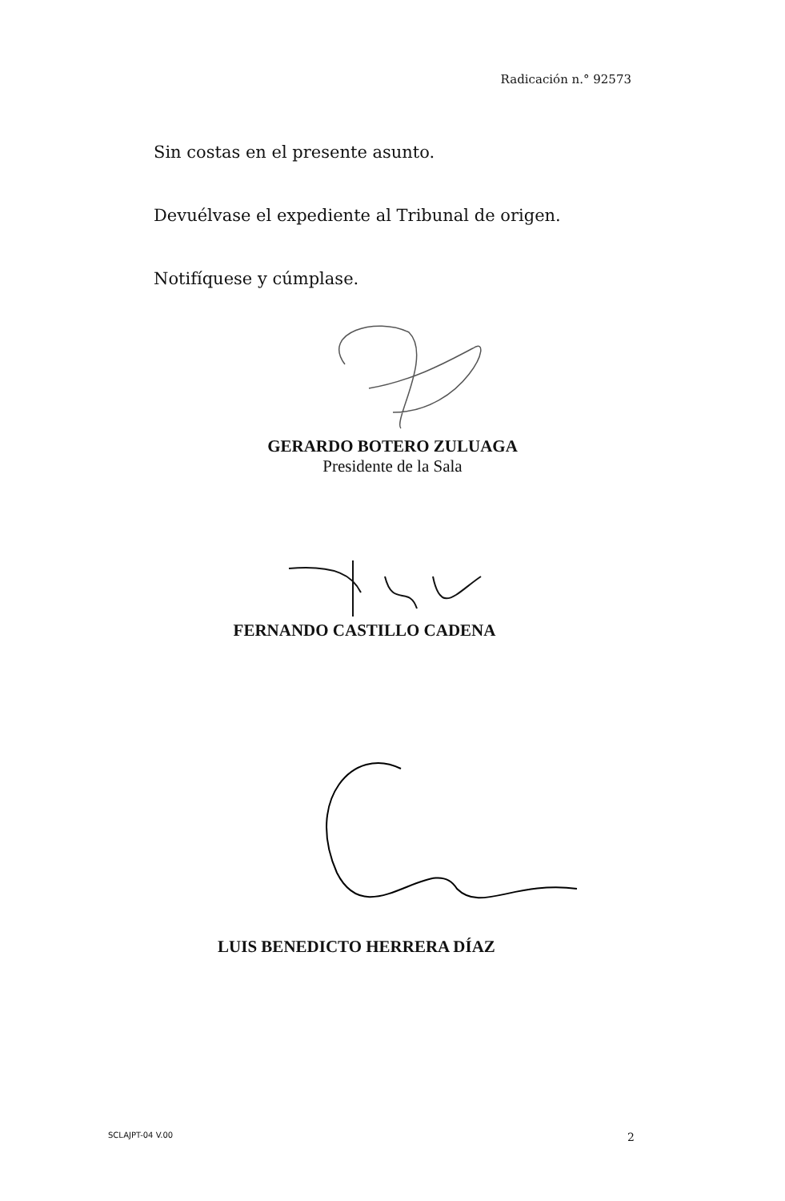Radicación n.° 92573
Sin costas en el presente asunto.
Devuélvase el expediente al Tribunal de origen.
Notifíquese y cúmplase.
GERARDO BOTERO ZULUAGA
Presidente de la Sala
FERNANDO CASTILLO CADENA
LUIS BENEDICTO HERRERA DÍAZ
SCLAJPT-04 V.00 2